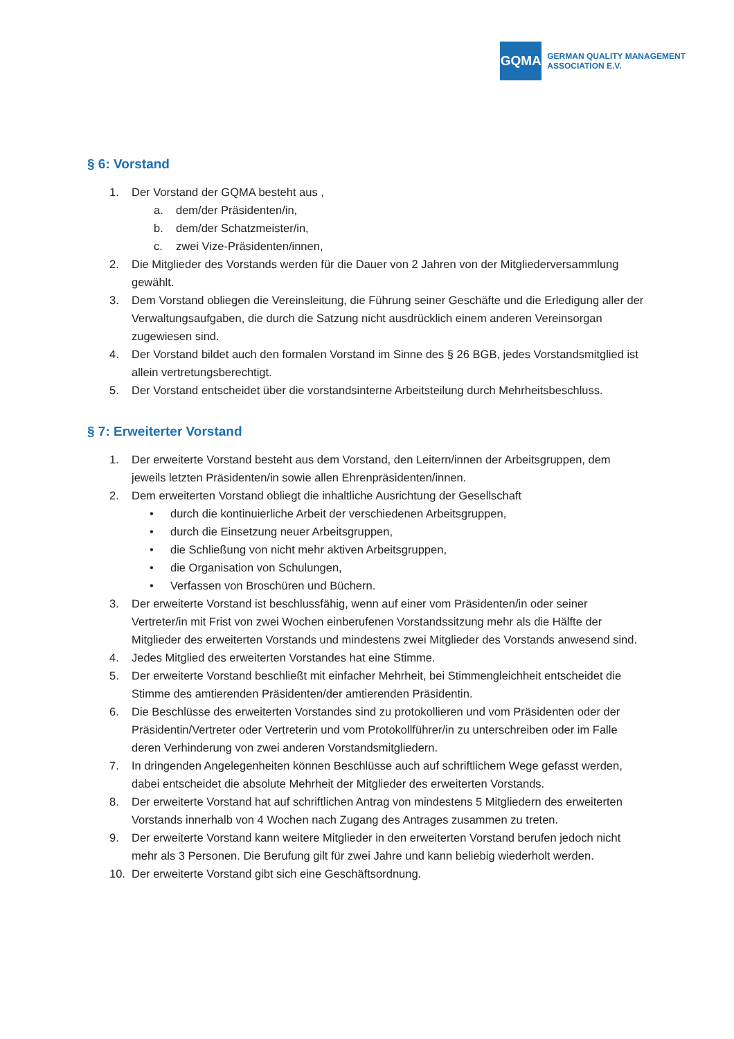GQMA
GERMAN QUALITY MANAGEMENT
ASSOCIATION E.V.
§ 6: Vorstand
1. Der Vorstand der GQMA besteht aus ,
a. dem/der Präsidenten/in,
b. dem/der Schatzmeister/in,
c. zwei Vize-Präsidenten/innen,
2. Die Mitglieder des Vorstands werden für die Dauer von 2 Jahren von der Mitgliederversammlung gewählt.
3. Dem Vorstand obliegen die Vereinsleitung, die Führung seiner Geschäfte und die Erledigung aller der Verwaltungsaufgaben, die durch die Satzung nicht ausdrücklich einem anderen Vereinsorgan zugewiesen sind.
4. Der Vorstand bildet auch den formalen Vorstand im Sinne des § 26 BGB, jedes Vorstandsmitglied ist allein vertretungsberechtigt.
5. Der Vorstand entscheidet über die vorstandsinterne Arbeitsteilung durch Mehrheitsbeschluss.
§ 7: Erweiterter Vorstand
1. Der erweiterte Vorstand besteht aus dem Vorstand, den Leitern/innen der Arbeitsgruppen, dem jeweils letzten Präsidenten/in sowie allen Ehrenpräsidenten/innen.
2. Dem erweiterten Vorstand obliegt die inhaltliche Ausrichtung der Gesellschaft
• durch die kontinuierliche Arbeit der verschiedenen Arbeitsgruppen,
• durch die Einsetzung neuer Arbeitsgruppen,
• die Schließung von nicht mehr aktiven Arbeitsgruppen,
• die Organisation von Schulungen,
• Verfassen von Broschüren und Büchern.
3. Der erweiterte Vorstand ist beschlussfähig, wenn auf einer vom Präsidenten/in oder seiner Vertreter/in mit Frist von zwei Wochen einberufenen Vorstandssitzung mehr als die Hälfte der Mitglieder des erweiterten Vorstands und mindestens zwei Mitglieder des Vorstands anwesend sind.
4. Jedes Mitglied des erweiterten Vorstandes hat eine Stimme.
5. Der erweiterte Vorstand beschließt mit einfacher Mehrheit, bei Stimmengleichheit entscheidet die Stimme des amtierenden Präsidenten/der amtierenden Präsidentin.
6. Die Beschlüsse des erweiterten Vorstandes sind zu protokollieren und vom Präsidenten oder der Präsidentin/Vertreter oder Vertreterin und vom Protokollführer/in zu unterschreiben oder im Falle deren Verhinderung von zwei anderen Vorstandsmitgliedern.
7. In dringenden Angelegenheiten können Beschlüsse auch auf schriftlichem Wege gefasst werden, dabei entscheidet die absolute Mehrheit der Mitglieder des erweiterten Vorstands.
8. Der erweiterte Vorstand hat auf schriftlichen Antrag von mindestens 5 Mitgliedern des erweiterten Vorstands innerhalb von 4 Wochen nach Zugang des Antrages zusammen zu treten.
9. Der erweiterte Vorstand kann weitere Mitglieder in den erweiterten Vorstand berufen jedoch nicht mehr als 3 Personen. Die Berufung gilt für zwei Jahre und kann beliebig wiederholt werden.
10. Der erweiterte Vorstand gibt sich eine Geschäftsordnung.